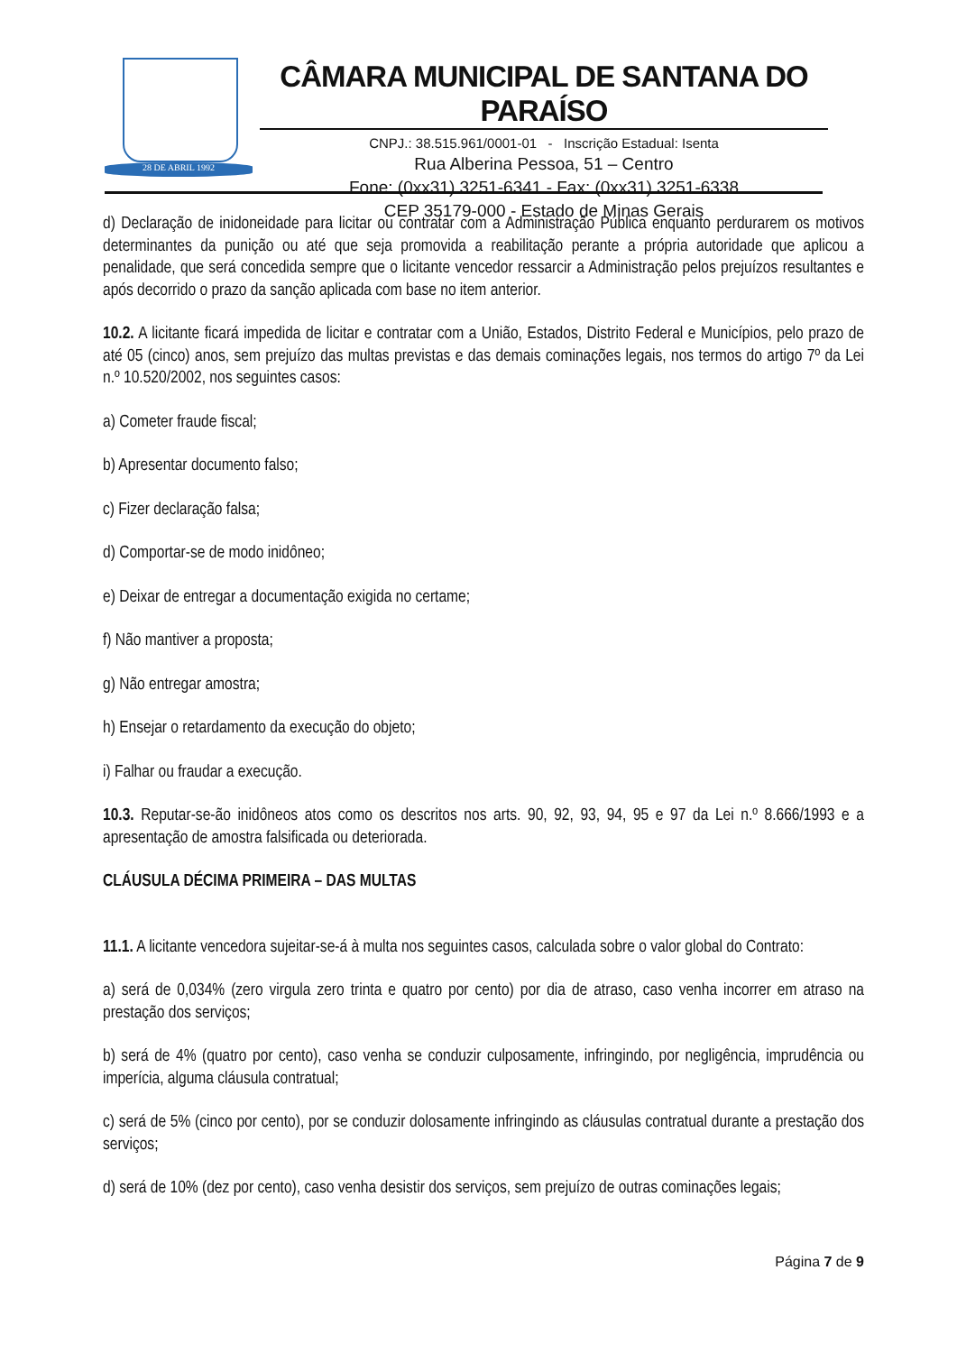28 DE ABRIL 1992
CÂMARA MUNICIPAL DE SANTANA DO PARAÍSO
CNPJ.: 38.515.961/0001-01 - Inscrição Estadual: Isenta
Rua Alberina Pessoa, 51 – Centro
Fone: (0xx31) 3251-6341 - Fax: (0xx31) 3251-6338
CEP 35179-000 - Estado de Minas Gerais
d) Declaração de inidoneidade para licitar ou contratar com a Administração Pública enquanto perdurarem os motivos determinantes da punição ou até que seja promovida a reabilitação perante a própria autoridade que aplicou a penalidade, que será concedida sempre que o licitante vencedor ressarcir a Administração pelos prejuízos resultantes e após decorrido o prazo da sanção aplicada com base no item anterior.
10.2. A licitante ficará impedida de licitar e contratar com a União, Estados, Distrito Federal e Municípios, pelo prazo de até 05 (cinco) anos, sem prejuízo das multas previstas e das demais cominações legais, nos termos do artigo 7º da Lei n.º 10.520/2002, nos seguintes casos:
a) Cometer fraude fiscal;
b) Apresentar documento falso;
c) Fizer declaração falsa;
d) Comportar-se de modo inidôneo;
e) Deixar de entregar a documentação exigida no certame;
f) Não mantiver a proposta;
g) Não entregar amostra;
h) Ensejar o retardamento da execução do objeto;
i) Falhar ou fraudar a execução.
10.3. Reputar-se-ão inidôneos atos como os descritos nos arts. 90, 92, 93, 94, 95 e 97 da Lei n.º 8.666/1993 e a apresentação de amostra falsificada ou deteriorada.
CLÁUSULA DÉCIMA PRIMEIRA – DAS MULTAS
11.1. A licitante vencedora sujeitar-se-á à multa nos seguintes casos, calculada sobre o valor global do Contrato:
a) será de 0,034% (zero virgula zero trinta e quatro por cento) por dia de atraso, caso venha incorrer em atraso na prestação dos serviços;
b) será de 4% (quatro por cento), caso venha se conduzir culposamente, infringindo, por negligência, imprudência ou imperícia, alguma cláusula contratual;
c) será de 5% (cinco por cento), por se conduzir dolosamente infringindo as cláusulas contratual durante a prestação dos serviços;
d) será de 10% (dez por cento), caso venha desistir dos serviços, sem prejuízo de outras cominações legais;
Página 7 de 9